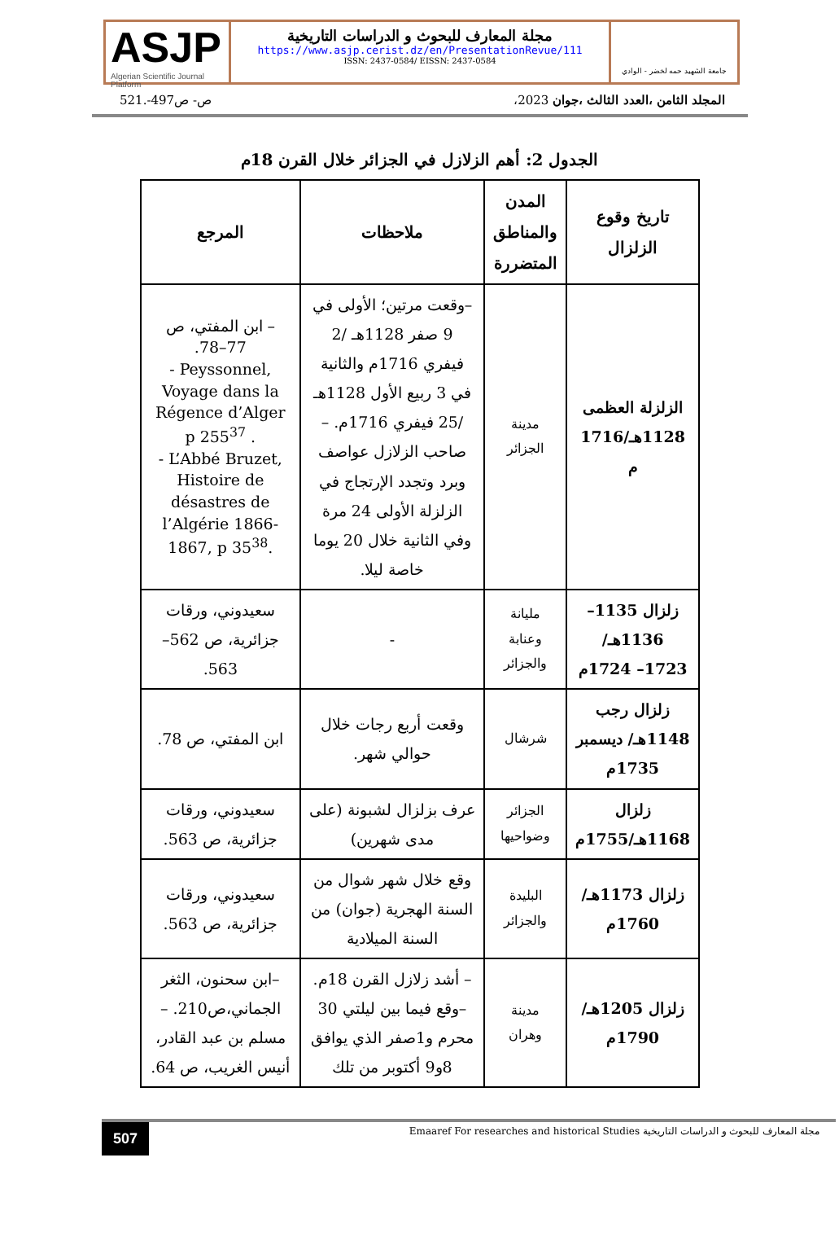ASJP
Algerian Scientific Journal Platform
مجلة المعارف للبحوث و الدراسات التاريخية
https://www.asjp.cerist.dz/en/PresentationRevue/111
ISSN: 2437-0584/ EISSN: 2437-0584
جامعة الشهيد حمه لخضر - الوادي
ص- ص497-.521 المجلد الثامن ،العدد الثالث ،جوان 2023،
الجدول 2: أهم الزلازل في الجزائر خلال القرن 18م
| تاريخ وقوع الزلزال | المدن والمناطق المتضررة | ملاحظات | المرجع |
| --- | --- | --- | --- |
| الزلزلة العظمى 1128هـ/1716 م | مدينة الجزائر | –وقعت مرتين؛ الأولى في 9 صفر 1128هـ /2 فيفري 1716م والثانية في 3 ربيع الأول 1128هـ /25 فيفري 1716م. – صاحب الزلازل عواصف وبرد وتجدد الإرتجاج في الزلزلة الأولى 24 مرة وفي الثانية خلال 20 يوما خاصة ليلا. | – ابن المفتي، ص 77–78. - Peyssonnel, Voyage dans la Régence d’Alger p 255<sup>37</sup> . - L’Abbé Bruzet, Histoire de désastres de l’Algérie 1866-1867, p 35<sup>38</sup>. |
| زلزال 1135–1136هـ/ 1723– 1724م | مليانة وعنابة والجزائر | - | سعيدوني، ورقات جزائرية، ص 562–563. |
| زلزال رجب 1148هـ/ ديسمبر 1735م | شرشال | وقعت أربع رجات خلال حوالي شهر. | ابن المفتي، ص 78. |
| زلزال 1168هـ/1755م | الجزائر وضواحيها | عرف بزلزال لشبونة (على مدى شهرين) | سعيدوني، ورقات جزائرية، ص 563. |
| زلزال 1173هـ/ 1760م | البليدة والجزائر | وقع خلال شهر شوال من السنة الهجرية (جوان) من السنة الميلادية | سعيدوني، ورقات جزائرية، ص 563. |
| زلزال 1205هـ/ 1790م | مدينة وهران | – أشد زلازل القرن 18م. –وقع فيما بين ليلتي 30 محرم و1صفر الذي يوافق 8و9 أكتوبر من تلك | –ابن سحنون، الثغر الجماني،ص210. – مسلم بن عبد القادر، أنيس الغريب، ص 64. |
507 Emaaref For researches and historical Studies مجلة المعارف للبحوث و الدراسات التاريخية